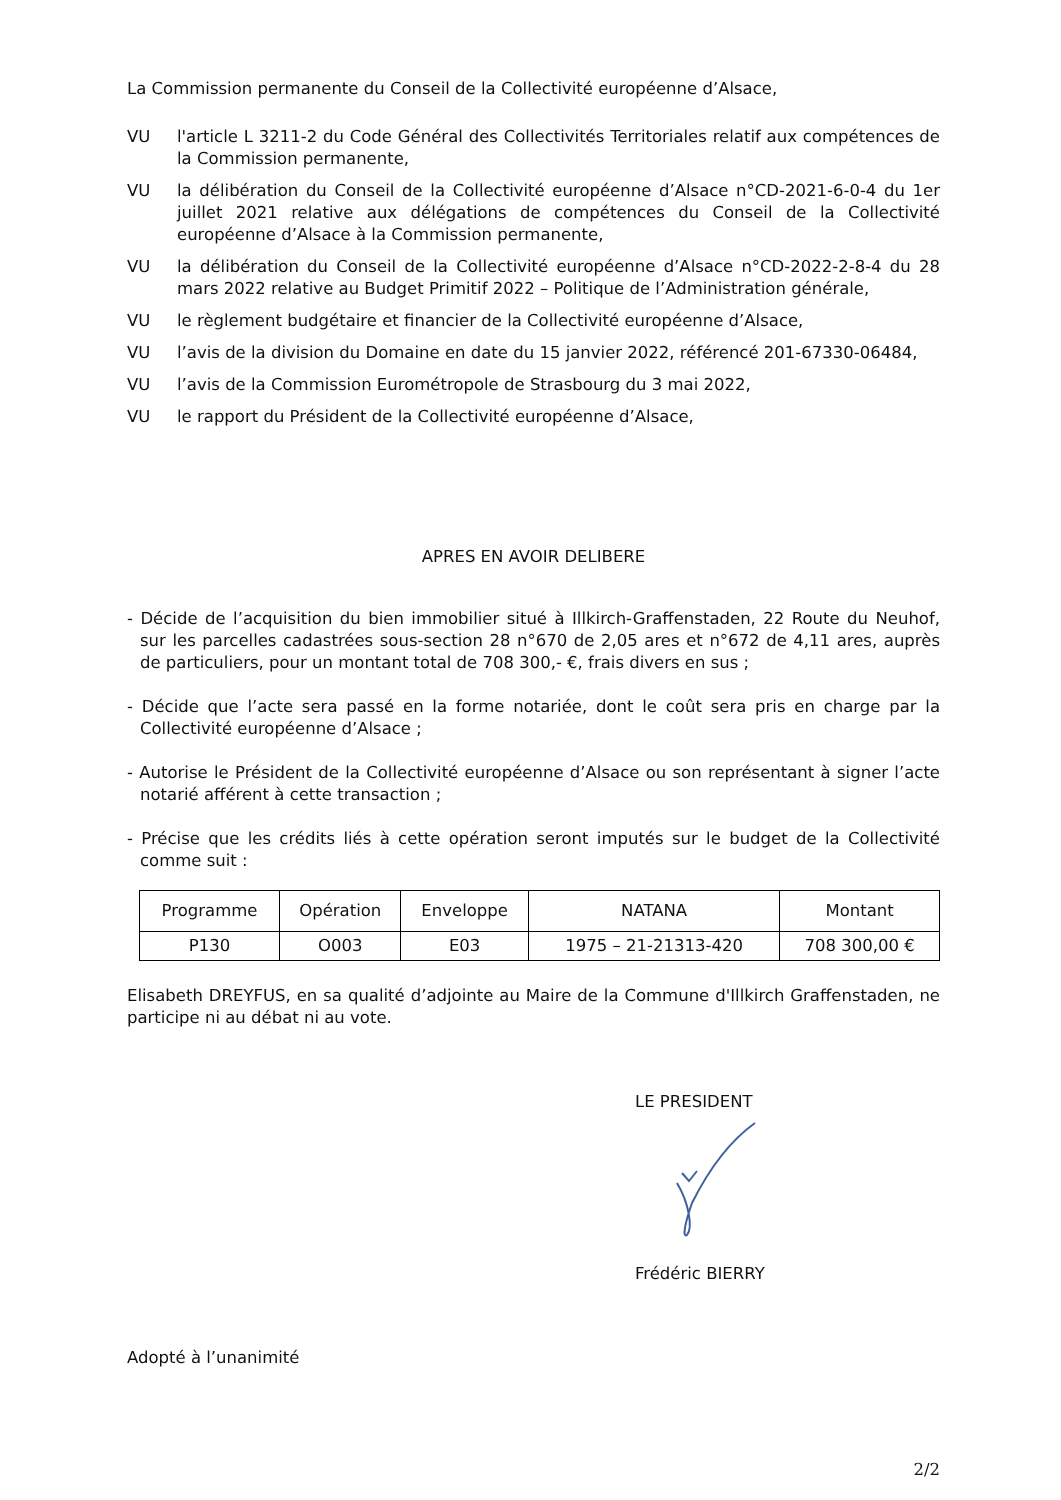La Commission permanente du Conseil de la Collectivité européenne d’Alsace,
VU l'article L 3211-2 du Code Général des Collectivités Territoriales relatif aux compétences de la Commission permanente,
VU la délibération du Conseil de la Collectivité européenne d’Alsace n°CD-2021-6-0-4 du 1er juillet 2021 relative aux délégations de compétences du Conseil de la Collectivité européenne d’Alsace à la Commission permanente,
VU la délibération du Conseil de la Collectivité européenne d’Alsace n°CD-2022-2-8-4 du 28 mars 2022 relative au Budget Primitif 2022 – Politique de l’Administration générale,
VU le règlement budgétaire et financier de la Collectivité européenne d’Alsace,
VU l’avis de la division du Domaine en date du 15 janvier 2022, référencé 201-67330-06484,
VU l’avis de la Commission Eurométropole de Strasbourg du 3 mai 2022,
VU le rapport du Président de la Collectivité européenne d’Alsace,
APRES EN AVOIR DELIBERE
- Décide de l’acquisition du bien immobilier situé à Illkirch-Graffenstaden, 22 Route du Neuhof, sur les parcelles cadastrées sous-section 28 n°670 de 2,05 ares et n°672 de 4,11 ares, auprès de particuliers, pour un montant total de 708 300,- €, frais divers en sus ;
- Décide que l’acte sera passé en la forme notariée, dont le coût sera pris en charge par la Collectivité européenne d’Alsace ;
- Autorise le Président de la Collectivité européenne d’Alsace ou son représentant à signer l’acte notarié afférent à cette transaction ;
- Précise que les crédits liés à cette opération seront imputés sur le budget de la Collectivité comme suit :
| Programme | Opération | Enveloppe | NATANA | Montant |
| --- | --- | --- | --- | --- |
| P130 | O003 | E03 | 1975 – 21-21313-420 | 708 300,00 € |
Elisabeth DREYFUS, en sa qualité d’adjointe au Maire de la Commune d'Illkirch Graffenstaden, ne participe ni au débat ni au vote.
LE PRESIDENT
Frédéric BIERRY
Adopté à l’unanimité
2/2